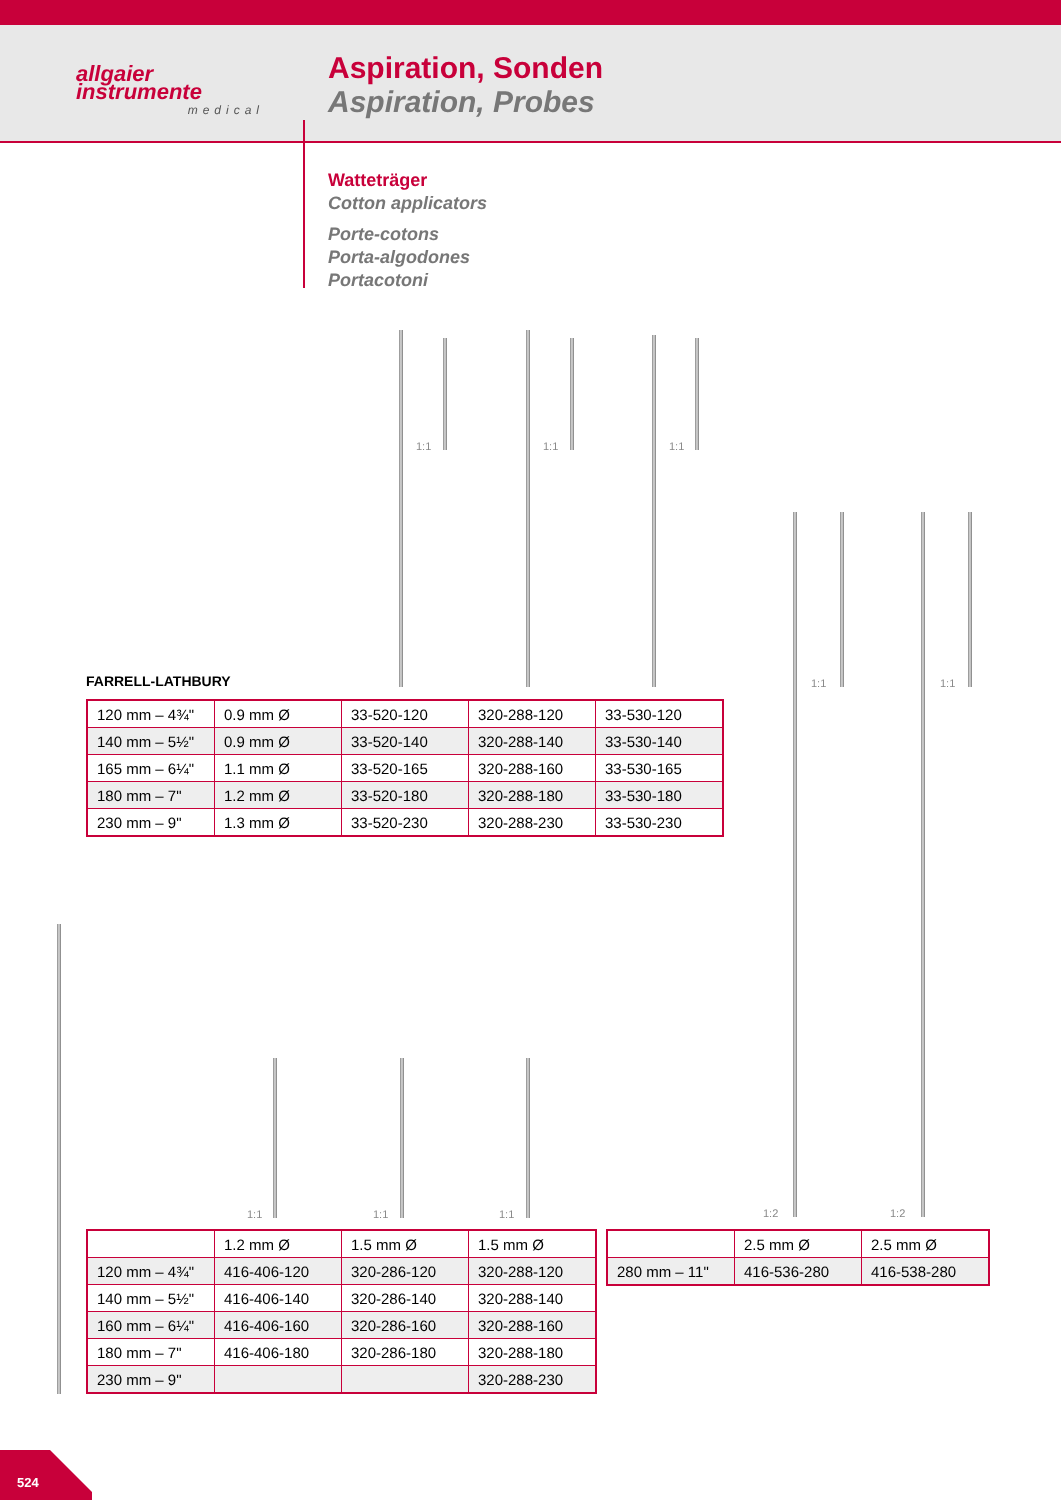allgaier
instrumente
medical
Aspiration, Sonden
Aspiration, Probes
Watteträger
Cotton applicators
Porte-cotons
Porta-algodones
Portacotoni
1:1 1:1 1:1
1:1
1:2
1:1
1:2
1:1 1:1 1:1
FARRELL-LATHBURY
| 120 mm – 4¾" | 0.9 mm Ø | 33-520-120 | 320-288-120 | 33-530-120 |
| 140 mm – 5½" | 0.9 mm Ø | 33-520-140 | 320-288-140 | 33-530-140 |
| 165 mm – 6¼" | 1.1 mm Ø | 33-520-165 | 320-288-160 | 33-530-165 |
| 180 mm – 7" | 1.2 mm Ø | 33-520-180 | 320-288-180 | 33-530-180 |
| 230 mm – 9" | 1.3 mm Ø | 33-520-230 | 320-288-230 | 33-530-230 |
| | 1.2 mm Ø | 1.5 mm Ø | 1.5 mm Ø |
| 120 mm – 4¾" | 416-406-120 | 320-286-120 | 320-288-120 |
| 140 mm – 5½" | 416-406-140 | 320-286-140 | 320-288-140 |
| 160 mm – 6¼" | 416-406-160 | 320-286-160 | 320-288-160 |
| 180 mm – 7" | 416-406-180 | 320-286-180 | 320-288-180 |
| 230 mm – 9" | | | 320-288-230 |
| | 2.5 mm Ø | 2.5 mm Ø |
| 280 mm – 11" | 416-536-280 | 416-538-280 |
524